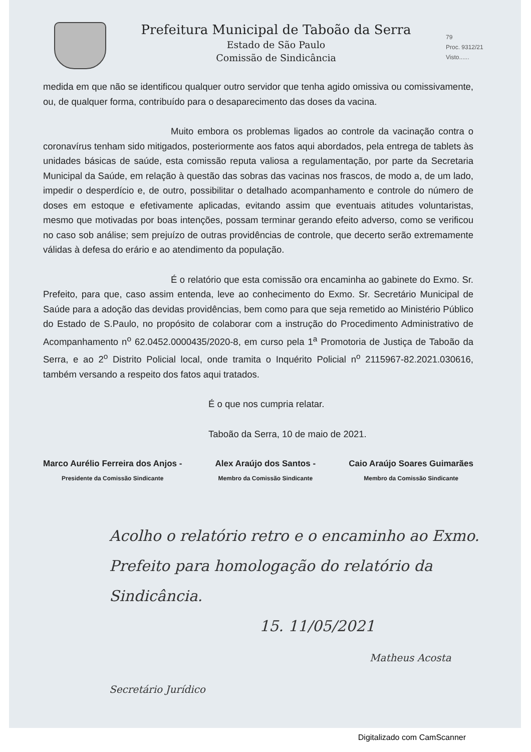Prefeitura Municipal de Taboão da Serra
Estado de São Paulo
Comissão de Sindicância
79
Proc. 9312/21
Visto......
medida em que não se identificou qualquer outro servidor que tenha agido omissiva ou comissivamente, ou, de qualquer forma, contribuído para o desaparecimento das doses da vacina.
Muito embora os problemas ligados ao controle da vacinação contra o coronavírus tenham sido mitigados, posteriormente aos fatos aqui abordados, pela entrega de tablets às unidades básicas de saúde, esta comissão reputa valiosa a regulamentação, por parte da Secretaria Municipal da Saúde, em relação à questão das sobras das vacinas nos frascos, de modo a, de um lado, impedir o desperdício e, de outro, possibilitar o detalhado acompanhamento e controle do número de doses em estoque e efetivamente aplicadas, evitando assim que eventuais atitudes voluntaristas, mesmo que motivadas por boas intenções, possam terminar gerando efeito adverso, como se verificou no caso sob análise; sem prejuízo de outras providências de controle, que decerto serão extremamente válidas à defesa do erário e ao atendimento da população.
É o relatório que esta comissão ora encaminha ao gabinete do Exmo. Sr. Prefeito, para que, caso assim entenda, leve ao conhecimento do Exmo. Sr. Secretário Municipal de Saúde para a adoção das devidas providências, bem como para que seja remetido ao Ministério Público do Estado de S.Paulo, no propósito de colaborar com a instrução do Procedimento Administrativo de Acompanhamento n<sup>o</sup> 62.0452.0000435/2020-8, em curso pela 1<sup>a</sup> Promotoria de Justiça de Taboão da Serra, e ao 2<sup>o</sup> Distrito Policial local, onde tramita o Inquérito Policial n<sup>o</sup> 2115967-82.2021.030616, também versando a respeito dos fatos aqui tratados.
É o que nos cumpria relatar.
Taboão da Serra, 10 de maio de 2021.
Marco Aurélio Ferreira dos Anjos -
Presidente da Comissão Sindicante
Alex Araújo dos Santos -
Membro da Comissão Sindicante
Caio Araújo Soares Guimarães
Membro da Comissão Sindicante
Acolho o relatório retro e o encaminho ao Exmo. Prefeito para homologação do relatório da Sindicância.
15. 11/05/2021
Matheus Acosta Secretário Jurídico
Digitalizado com CamScanner